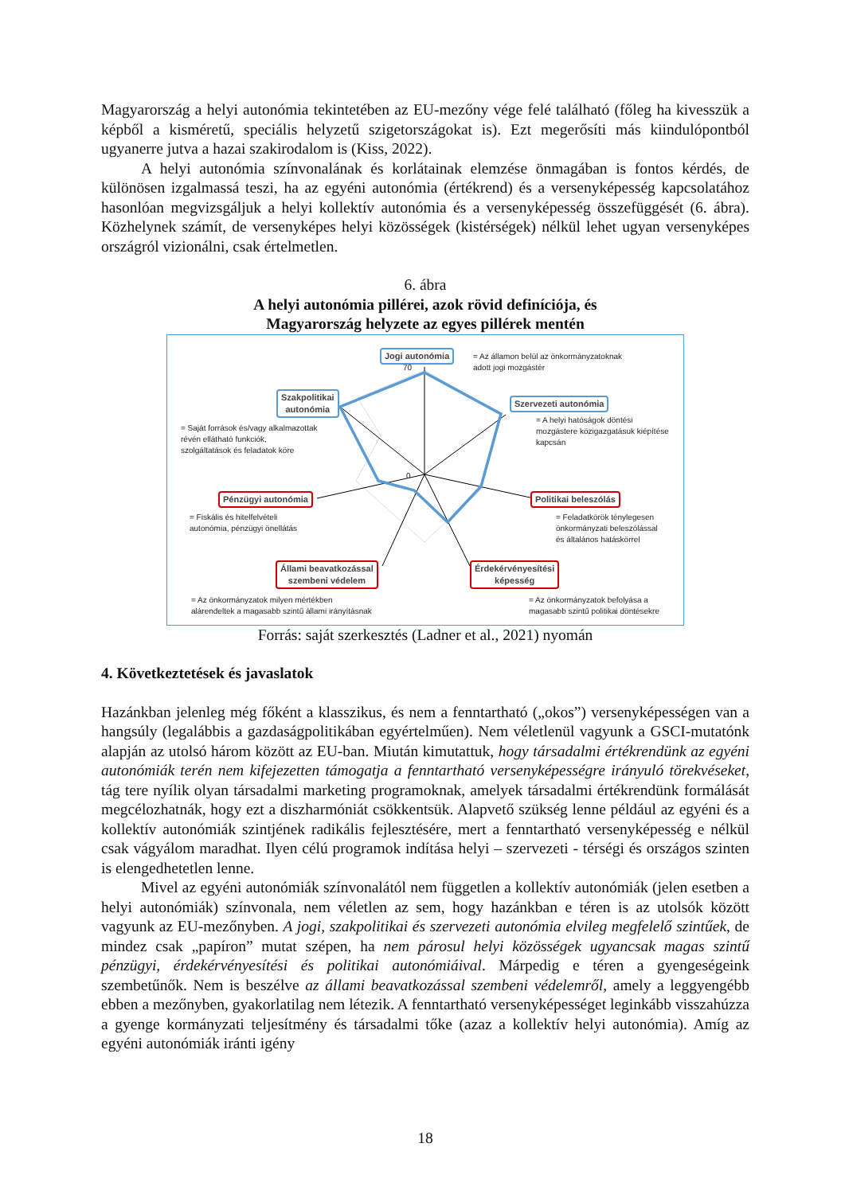Magyarország a helyi autonómia tekintetében az EU-mezőny vége felé található (főleg ha kivesszük a képből a kisméretű, speciális helyzetű szigetországokat is). Ezt megerősíti más kiindulópontból ugyanerre jutva a hazai szakirodalom is (Kiss, 2022).
A helyi autonómia színvonalának és korlátainak elemzése önmagában is fontos kérdés, de különösen izgalmassá teszi, ha az egyéni autonómia (értékrend) és a versenyképesség kapcsolatához hasonlóan megvizsgáljuk a helyi kollektív autonómia és a versenyképesség összefüggését (6. ábra). Közhelynek számít, de versenyképes helyi közösségek (kistérségek) nélkül lehet ugyan versenyképes országról vizionálni, csak értelmetlen.
6. ábra
A helyi autonómia pillérei, azok rövid definíciója, és
Magyarország helyzete az egyes pillérek mentén
70
0
Jogi autonómia
= Az államon belül az önkormányzatoknak
adott jogi mozgástér
Szakpolitikai
autonómia
= Saját források és/vagy alkalmazottak
révén ellátható funkciók,
szolgáltatások és feladatok köre
Szervezeti autonómia
= A helyi hatóságok döntési
mozgástere közigazgatásuk kiépítése
kapcsán
Pénzügyi autonómia
= Fiskális és hitelfelvételi
autonómia, pénzügyi önellátás
Politikai beleszólás
= Feladatkörök ténylegesen
önkormányzati beleszólással
és általános hatáskörrel
Állami beavatkozással
szembeni védelem
= Az önkormányzatok milyen mértékben
alárendeltek a magasabb szintű állami irányításnak
Érdekérvényesítési
képesség
= Az önkormányzatok befolyása a
magasabb szintű politikai döntésekre
Forrás: saját szerkesztés (Ladner et al., 2021) nyomán
4. Következtetések és javaslatok
Hazánkban jelenleg még főként a klasszikus, és nem a fenntartható („okos”) versenyképességen van a hangsúly (legalábbis a gazdaságpolitikában egyértelműen). Nem véletlenül vagyunk a GSCI-mutatónk alapján az utolsó három között az EU-ban. Miután kimutattuk, hogy társadalmi értékrendünk az egyéni autonómiák terén nem kifejezetten támogatja a fenntartható versenyképességre irányuló törekvéseket, tág tere nyílik olyan társadalmi marketing programoknak, amelyek társadalmi értékrendünk formálását megcélozhatnák, hogy ezt a diszharmóniát csökkentsük. Alapvető szükség lenne például az egyéni és a kollektív autonómiák szintjének radikális fejlesztésére, mert a fenntartható versenyképesség e nélkül csak vágyálom maradhat. Ilyen célú programok indítása helyi – szervezeti - térségi és országos szinten is elengedhetetlen lenne.
Mivel az egyéni autonómiák színvonalától nem független a kollektív autonómiák (jelen esetben a helyi autonómiák) színvonala, nem véletlen az sem, hogy hazánkban e téren is az utolsók között vagyunk az EU-mezőnyben. A jogi, szakpolitikai és szervezeti autonómia elvileg megfelelő szintűek, de mindez csak „papíron” mutat szépen, ha nem párosul helyi közösségek ugyancsak magas szintű pénzügyi, érdekérvényesítési és politikai autonómiáival. Márpedig e téren a gyengeségeink szembetűnők. Nem is beszélve az állami beavatkozással szembeni védelemről, amely a leggyengébb ebben a mezőnyben, gyakorlatilag nem létezik. A fenntartható versenyképességet leginkább visszahúzza a gyenge kormányzati teljesítmény és társadalmi tőke (azaz a kollektív helyi autonómia). Amíg az egyéni autonómiák iránti igény
18